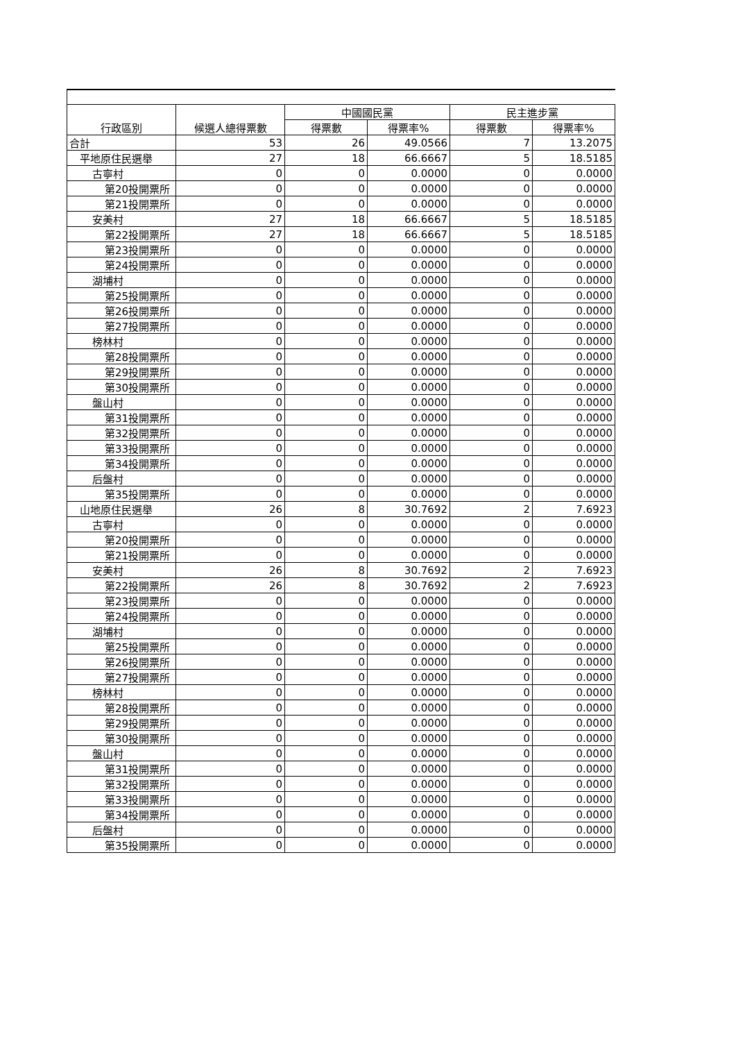| 行政區別 | 候選人總得票數 | 中國國民黨 | | 民主進步黨 | |
| --- | --- | --- | --- | --- | --- |
| | | 得票數 | 得票率% | 得票數 | 得票率% |
| 合計 | 53 | 26 | 49.0566 | 7 | 13.2075 |
| 平地原住民選舉 | 27 | 18 | 66.6667 | 5 | 18.5185 |
| 古寧村 | 0 | 0 | 0.0000 | 0 | 0.0000 |
| 第20投開票所 | 0 | 0 | 0.0000 | 0 | 0.0000 |
| 第21投開票所 | 0 | 0 | 0.0000 | 0 | 0.0000 |
| 安美村 | 27 | 18 | 66.6667 | 5 | 18.5185 |
| 第22投開票所 | 27 | 18 | 66.6667 | 5 | 18.5185 |
| 第23投開票所 | 0 | 0 | 0.0000 | 0 | 0.0000 |
| 第24投開票所 | 0 | 0 | 0.0000 | 0 | 0.0000 |
| 湖埔村 | 0 | 0 | 0.0000 | 0 | 0.0000 |
| 第25投開票所 | 0 | 0 | 0.0000 | 0 | 0.0000 |
| 第26投開票所 | 0 | 0 | 0.0000 | 0 | 0.0000 |
| 第27投開票所 | 0 | 0 | 0.0000 | 0 | 0.0000 |
| 榜林村 | 0 | 0 | 0.0000 | 0 | 0.0000 |
| 第28投開票所 | 0 | 0 | 0.0000 | 0 | 0.0000 |
| 第29投開票所 | 0 | 0 | 0.0000 | 0 | 0.0000 |
| 第30投開票所 | 0 | 0 | 0.0000 | 0 | 0.0000 |
| 盤山村 | 0 | 0 | 0.0000 | 0 | 0.0000 |
| 第31投開票所 | 0 | 0 | 0.0000 | 0 | 0.0000 |
| 第32投開票所 | 0 | 0 | 0.0000 | 0 | 0.0000 |
| 第33投開票所 | 0 | 0 | 0.0000 | 0 | 0.0000 |
| 第34投開票所 | 0 | 0 | 0.0000 | 0 | 0.0000 |
| 后盤村 | 0 | 0 | 0.0000 | 0 | 0.0000 |
| 第35投開票所 | 0 | 0 | 0.0000 | 0 | 0.0000 |
| 山地原住民選舉 | 26 | 8 | 30.7692 | 2 | 7.6923 |
| 古寧村 | 0 | 0 | 0.0000 | 0 | 0.0000 |
| 第20投開票所 | 0 | 0 | 0.0000 | 0 | 0.0000 |
| 第21投開票所 | 0 | 0 | 0.0000 | 0 | 0.0000 |
| 安美村 | 26 | 8 | 30.7692 | 2 | 7.6923 |
| 第22投開票所 | 26 | 8 | 30.7692 | 2 | 7.6923 |
| 第23投開票所 | 0 | 0 | 0.0000 | 0 | 0.0000 |
| 第24投開票所 | 0 | 0 | 0.0000 | 0 | 0.0000 |
| 湖埔村 | 0 | 0 | 0.0000 | 0 | 0.0000 |
| 第25投開票所 | 0 | 0 | 0.0000 | 0 | 0.0000 |
| 第26投開票所 | 0 | 0 | 0.0000 | 0 | 0.0000 |
| 第27投開票所 | 0 | 0 | 0.0000 | 0 | 0.0000 |
| 榜林村 | 0 | 0 | 0.0000 | 0 | 0.0000 |
| 第28投開票所 | 0 | 0 | 0.0000 | 0 | 0.0000 |
| 第29投開票所 | 0 | 0 | 0.0000 | 0 | 0.0000 |
| 第30投開票所 | 0 | 0 | 0.0000 | 0 | 0.0000 |
| 盤山村 | 0 | 0 | 0.0000 | 0 | 0.0000 |
| 第31投開票所 | 0 | 0 | 0.0000 | 0 | 0.0000 |
| 第32投開票所 | 0 | 0 | 0.0000 | 0 | 0.0000 |
| 第33投開票所 | 0 | 0 | 0.0000 | 0 | 0.0000 |
| 第34投開票所 | 0 | 0 | 0.0000 | 0 | 0.0000 |
| 后盤村 | 0 | 0 | 0.0000 | 0 | 0.0000 |
| 第35投開票所 | 0 | 0 | 0.0000 | 0 | 0.0000 |